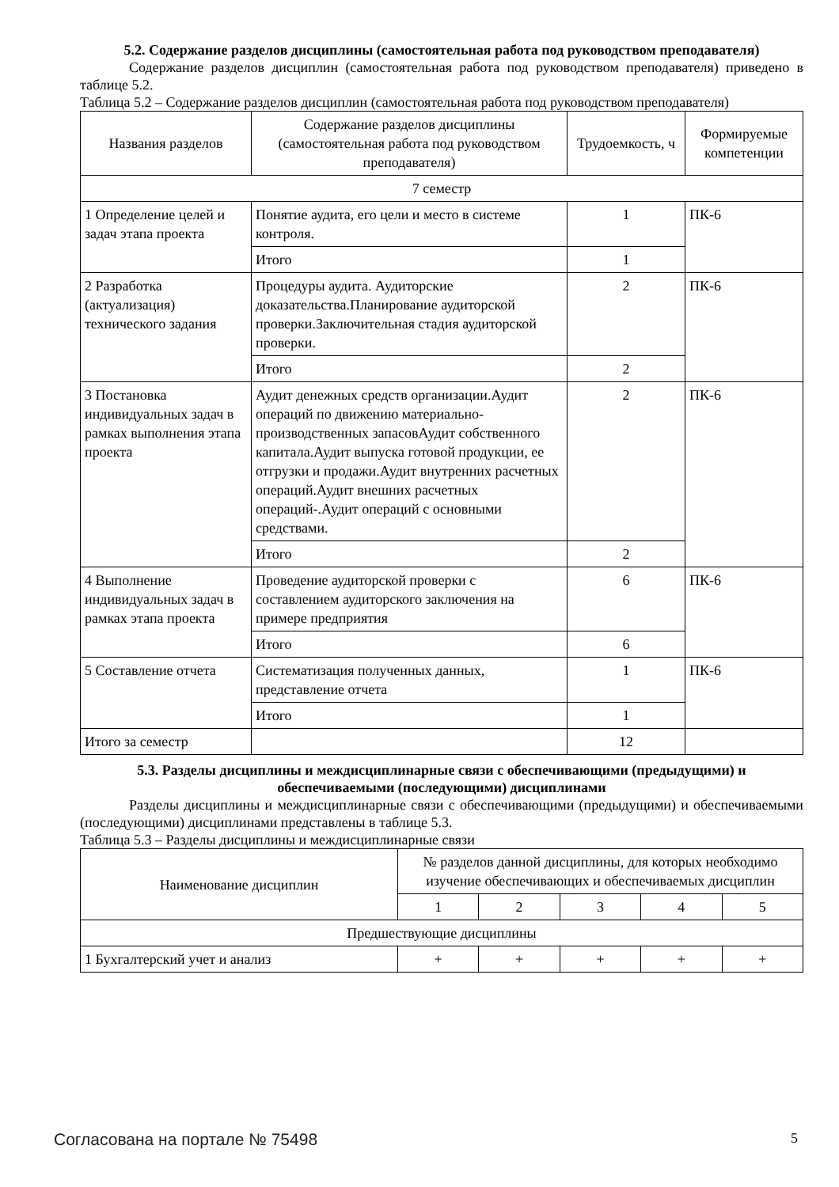5.2. Содержание разделов дисциплины (самостоятельная работа под руководством преподавателя)
Содержание разделов дисциплин (самостоятельная работа под руководством преподавателя) приведено в таблице 5.2.
Таблица 5.2 – Содержание разделов дисциплин (самостоятельная работа под руководством преподавателя)
| Названия разделов | Содержание разделов дисциплины (самостоятельная работа под руководством преподавателя) | Трудоемкость, ч | Формируемые компетенции |
| --- | --- | --- | --- |
| 7 семестр | | | |
| 1 Определение целей и задач этапа проекта | Понятие аудита, его цели и место в системе контроля. | 1 | ПК-6 |
| | Итого | 1 | |
| 2 Разработка (актуализация) технического задания | Процедуры аудита. Аудиторские доказательства.Планирование аудиторской проверки.Заключительная стадия аудиторской проверки. | 2 | ПК-6 |
| | Итого | 2 | |
| 3 Постановка индивидуальных задач в рамках выполнения этапа проекта | Аудит денежных средств организации.Аудит операций по движению материально-производственных запасовАудит собственного капитала.Аудит выпуска готовой продукции, ее отгрузки и продажи.Аудит внутренних расчетных операций.Аудит внешних расчетных операций-.Аудит операций с основными средствами. | 2 | ПК-6 |
| | Итого | 2 | |
| 4 Выполнение индивидуальных задач в рамках этапа проекта | Проведение аудиторской проверки с составлением аудиторского заключения на примере предприятия | 6 | ПК-6 |
| | Итого | 6 | |
| 5 Составление отчета | Систематизация полученных данных, представление отчета | 1 | ПК-6 |
| | Итого | 1 | |
| Итого за семестр | | 12 | |
5.3. Разделы дисциплины и междисциплинарные связи с обеспечивающими (предыдущими) и обеспечиваемыми (последующими) дисциплинами
Разделы дисциплины и междисциплинарные связи с обеспечивающими (предыдущими) и обеспечиваемыми (последующими) дисциплинами представлены в таблице 5.3.
Таблица 5.3 – Разделы дисциплины и междисциплинарные связи
| Наименование дисциплин | № разделов данной дисциплины, для которых необходимо изучение обеспечивающих и обеспечиваемых дисциплин | | | | |
| --- | --- | --- | --- | --- | --- |
| | 1 | 2 | 3 | 4 | 5 |
| Предшествующие дисциплины | | | | | |
| 1 Бухгалтерский учет и анализ | + | + | + | + | + |
Согласована на портале № 75498 5